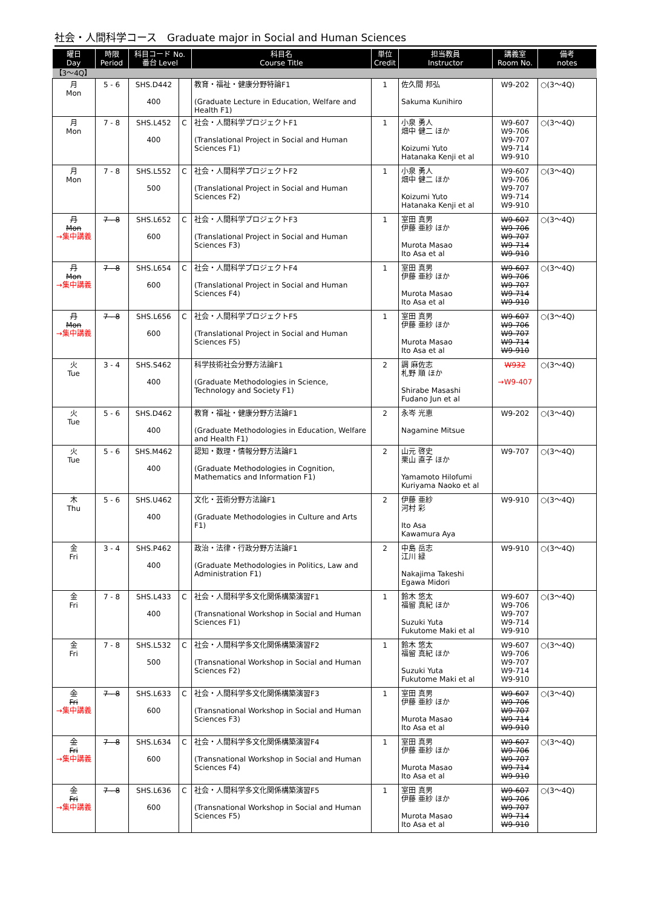社会・人間科学コース　Graduate major in Social and Human Sciences
| 曜日 Day | 時限 Period | 科目コード No. 番台 Level | | 科目名 Course Title | 単位 Credit | 担当教員 Instructor | 講義室 Room No. | 備考 notes |
| --- | --- | --- | --- | --- | --- | --- | --- | --- |
| 【3～4Q】 | | | | | | | | |
| 月 Mon | 5 - 6 | SHS.D442 400 | | 教育・福祉・健康分野特論F1 (Graduate Lecture in Education, Welfare and Health F1) | 1 | 佐久間 邦弘 Sakuma Kunihiro | W9-202 | ○(3～4Q) |
| 月 Mon | 7 - 8 | SHS.L452 400 | C | 社会・人間科学プロジェクトF1 (Translational Project in Social and Human Sciences F1) | 1 | 小泉 勇人 畑中 健二 ほか Koizumi Yuto Hatanaka Kenji et al | W9-607 W9-706 W9-707 W9-714 W9-910 | ○(3～4Q) |
| 月 Mon | 7 - 8 | SHS.L552 500 | C | 社会・人間科学プロジェクトF2 (Translational Project in Social and Human Sciences F2) | 1 | 小泉 勇人 畑中 健二 ほか Koizumi Yuto Hatanaka Kenji et al | W9-607 W9-706 W9-707 W9-714 W9-910 | ○(3～4Q) |
| 月 Mon →集中講義 | 7 - 8 | SHS.L652 600 | C | 社会・人間科学プロジェクトF3 (Translational Project in Social and Human Sciences F3) | 1 | 室田 真男 伊藤 亜紗 ほか Murota Masao Ito Asa et al | W9-607 W9-706 W9-707 W9-714 W9-910 | ○(3～4Q) |
| 月 Mon →集中講義 | 7 - 8 | SHS.L654 600 | C | 社会・人間科学プロジェクトF4 (Translational Project in Social and Human Sciences F4) | 1 | 室田 真男 伊藤 亜紗 ほか Murota Masao Ito Asa et al | W9-607 W9-706 W9-707 W9-714 W9-910 | ○(3～4Q) |
| 月 Mon →集中講義 | 7 - 8 | SHS.L656 600 | C | 社会・人間科学プロジェクトF5 (Translational Project in Social and Human Sciences F5) | 1 | 室田 真男 伊藤 亜紗 ほか Murota Masao Ito Asa et al | W9-607 W9-706 W9-707 W9-714 W9-910 | ○(3～4Q) |
| 火 Tue | 3 - 4 | SHS.S462 400 | | 科学技術社会分野方法論F1 (Graduate Methodologies in Science, Technology and Society F1) | 2 | 調 麻佐志 札野 順 ほか Shirabe Masashi Fudano Jun et al | W932 →W9-407 | ○(3～4Q) |
| 火 Tue | 5 - 6 | SHS.D462 400 | | 教育・福祉・健康分野方法論F1 (Graduate Methodologies in Education, Welfare and Health F1) | 2 | 永岑 光恵 Nagamine Mitsue | W9-202 | ○(3～4Q) |
| 火 Tue | 5 - 6 | SHS.M462 400 | | 認知・数理・情報分野方法論F1 (Graduate Methodologies in Cognition, Mathematics and Information F1) | 2 | 山元 啓史 栗山 直子 ほか Yamamoto Hilofumi Kuriyama Naoko et al | W9-707 | ○(3～4Q) |
| 木 Thu | 5 - 6 | SHS.U462 400 | | 文化・芸術分野方法論F1 (Graduate Methodologies in Culture and Arts F1) | 2 | 伊藤 亜紗 河村 彩 Ito Asa Kawamura Aya | W9-910 | ○(3～4Q) |
| 金 Fri | 3 - 4 | SHS.P462 400 | | 政治・法律・行政分野方法論F1 (Graduate Methodologies in Politics, Law and Administration F1) | 2 | 中島 岳志 江川 緑 Nakajima Takeshi Egawa Midori | W9-910 | ○(3～4Q) |
| 金 Fri | 7 - 8 | SHS.L433 400 | C | 社会・人間科学多文化関係構築演習F1 (Transnational Workshop in Social and Human Sciences F1) | 1 | 鈴木 悠太 福留 真紀 ほか Suzuki Yuta Fukutome Maki et al | W9-607 W9-706 W9-707 W9-714 W9-910 | ○(3～4Q) |
| 金 Fri | 7 - 8 | SHS.L532 500 | C | 社会・人間科学多文化関係構築演習F2 (Transnational Workshop in Social and Human Sciences F2) | 1 | 鈴木 悠太 福留 真紀 ほか Suzuki Yuta Fukutome Maki et al | W9-607 W9-706 W9-707 W9-714 W9-910 | ○(3～4Q) |
| 金 Fri →集中講義 | 7 - 8 | SHS.L633 600 | C | 社会・人間科学多文化関係構築演習F3 (Transnational Workshop in Social and Human Sciences F3) | 1 | 室田 真男 伊藤 亜紗 ほか Murota Masao Ito Asa et al | W9-607 W9-706 W9-707 W9-714 W9-910 | ○(3～4Q) |
| 金 Fri →集中講義 | 7 - 8 | SHS.L634 600 | C | 社会・人間科学多文化関係構築演習F4 (Transnational Workshop in Social and Human Sciences F4) | 1 | 室田 真男 伊藤 亜紗 ほか Murota Masao Ito Asa et al | W9-607 W9-706 W9-707 W9-714 W9-910 | ○(3～4Q) |
| 金 Fri →集中講義 | 7 - 8 | SHS.L636 600 | C | 社会・人間科学多文化関係構築演習F5 (Transnational Workshop in Social and Human Sciences F5) | 1 | 室田 真男 伊藤 亜紗 ほか Murota Masao Ito Asa et al | W9-607 W9-706 W9-707 W9-714 W9-910 | ○(3～4Q) |